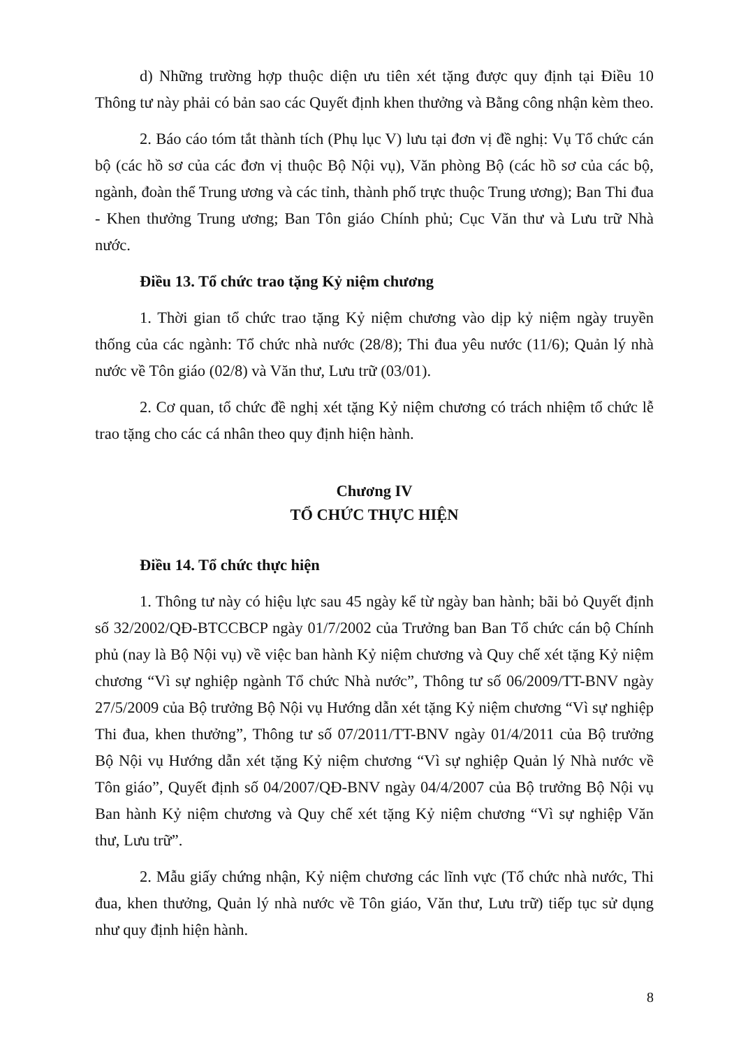d) Những trường hợp thuộc diện ưu tiên xét tặng được quy định tại Điều 10 Thông tư này phải có bản sao các Quyết định khen thưởng và Bằng công nhận kèm theo.
2. Báo cáo tóm tắt thành tích (Phụ lục V) lưu tại đơn vị đề nghị: Vụ Tổ chức cán bộ (các hồ sơ của các đơn vị thuộc Bộ Nội vụ), Văn phòng Bộ (các hồ sơ của các bộ, ngành, đoàn thể Trung ương và các tỉnh, thành phố trực thuộc Trung ương); Ban Thi đua - Khen thưởng Trung ương; Ban Tôn giáo Chính phủ; Cục Văn thư và Lưu trữ Nhà nước.
Điều 13. Tổ chức trao tặng Kỷ niệm chương
1. Thời gian tổ chức trao tặng Kỷ niệm chương vào dịp kỷ niệm ngày truyền thống của các ngành: Tổ chức nhà nước (28/8); Thi đua yêu nước (11/6); Quản lý nhà nước về Tôn giáo (02/8) và Văn thư, Lưu trữ (03/01).
2. Cơ quan, tổ chức đề nghị xét tặng Kỷ niệm chương có trách nhiệm tổ chức lễ trao tặng cho các cá nhân theo quy định hiện hành.
Chương IV
TỔ CHỨC THỰC HIỆN
Điều 14. Tổ chức thực hiện
1. Thông tư này có hiệu lực sau 45 ngày kể từ ngày ban hành; bãi bỏ Quyết định số 32/2002/QĐ-BTCCBCP ngày 01/7/2002 của Trưởng ban Ban Tổ chức cán bộ Chính phủ (nay là Bộ Nội vụ) về việc ban hành Kỷ niệm chương và Quy chế xét tặng Kỷ niệm chương “Vì sự nghiệp ngành Tổ chức Nhà nước”, Thông tư số 06/2009/TT-BNV ngày 27/5/2009 của Bộ trưởng Bộ Nội vụ Hướng dẫn xét tặng Kỷ niệm chương “Vì sự nghiệp Thi đua, khen thưởng”, Thông tư số 07/2011/TT-BNV ngày 01/4/2011 của Bộ trưởng Bộ Nội vụ Hướng dẫn xét tặng Kỷ niệm chương “Vì sự nghiệp Quản lý Nhà nước về Tôn giáo”, Quyết định số 04/2007/QĐ-BNV ngày 04/4/2007 của Bộ trưởng Bộ Nội vụ Ban hành Kỷ niệm chương và Quy chế xét tặng Kỷ niệm chương “Vì sự nghiệp Văn thư, Lưu trữ”.
2. Mẫu giấy chứng nhận, Kỷ niệm chương các lĩnh vực (Tổ chức nhà nước, Thi đua, khen thưởng, Quản lý nhà nước về Tôn giáo, Văn thư, Lưu trữ) tiếp tục sử dụng như quy định hiện hành.
8